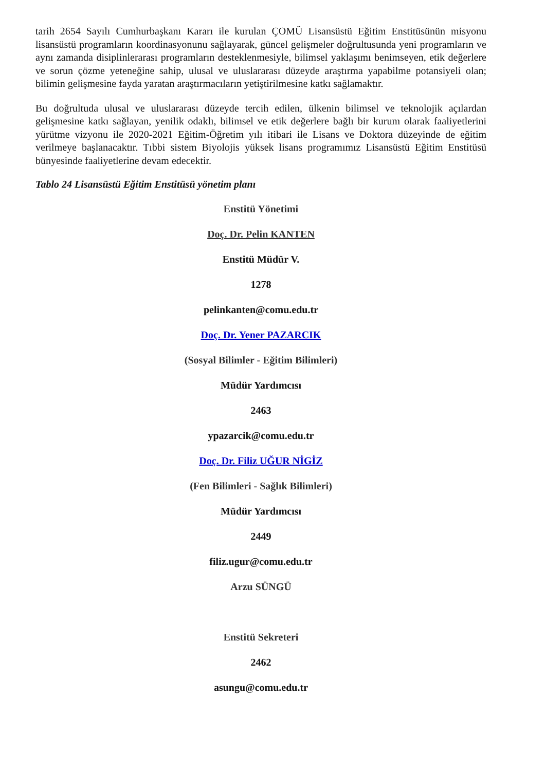tarih 2654 Sayılı Cumhurbaşkanı Kararı ile kurulan ÇOMÜ Lisansüstü Eğitim Enstitüsünün misyonu lisansüstü programların koordinasyonunu sağlayarak, güncel gelişmeler doğrultusunda yeni programların ve aynı zamanda disiplinlerarası programların desteklenmesiyle, bilimsel yaklaşımı benimseyen, etik değerlere ve sorun çözme yeteneğine sahip, ulusal ve uluslararası düzeyde araştırma yapabilme potansiyeli olan; bilimin gelişmesine fayda yaratan araştırmacıların yetiştirilmesine katkı sağlamaktır.
Bu doğrultuda ulusal ve uluslararası düzeyde tercih edilen, ülkenin bilimsel ve teknolojik açılardan gelişmesine katkı sağlayan, yenilik odaklı, bilimsel ve etik değerlere bağlı bir kurum olarak faaliyetlerini yürütme vizyonu ile 2020-2021 Eğitim-Öğretim yılı itibari ile Lisans ve Doktora düzeyinde de eğitim verilmeye başlanacaktır. Tıbbi sistem Biyolojis yüksek lisans programımız Lisansüstü Eğitim Enstitüsü bünyesinde faaliyetlerine devam edecektir.
Tablo 24 Lisansüstü Eğitim Enstitüsü yönetim planı
Enstitü Yönetimi
Doç. Dr. Pelin KANTEN
Enstitü Müdür V.
1278
pelinkanten@comu.edu.tr
Doç. Dr. Yener PAZARCIK
(Sosyal Bilimler - Eğitim Bilimleri)
Müdür Yardımcısı
2463
ypazarcik@comu.edu.tr
Doç. Dr. Filiz UĞUR NİGİZ
(Fen Bilimleri - Sağlık Bilimleri)
Müdür Yardımcısı
2449
filiz.ugur@comu.edu.tr
Arzu SÜNGÜ
Enstitü Sekreteri
2462
asungu@comu.edu.tr